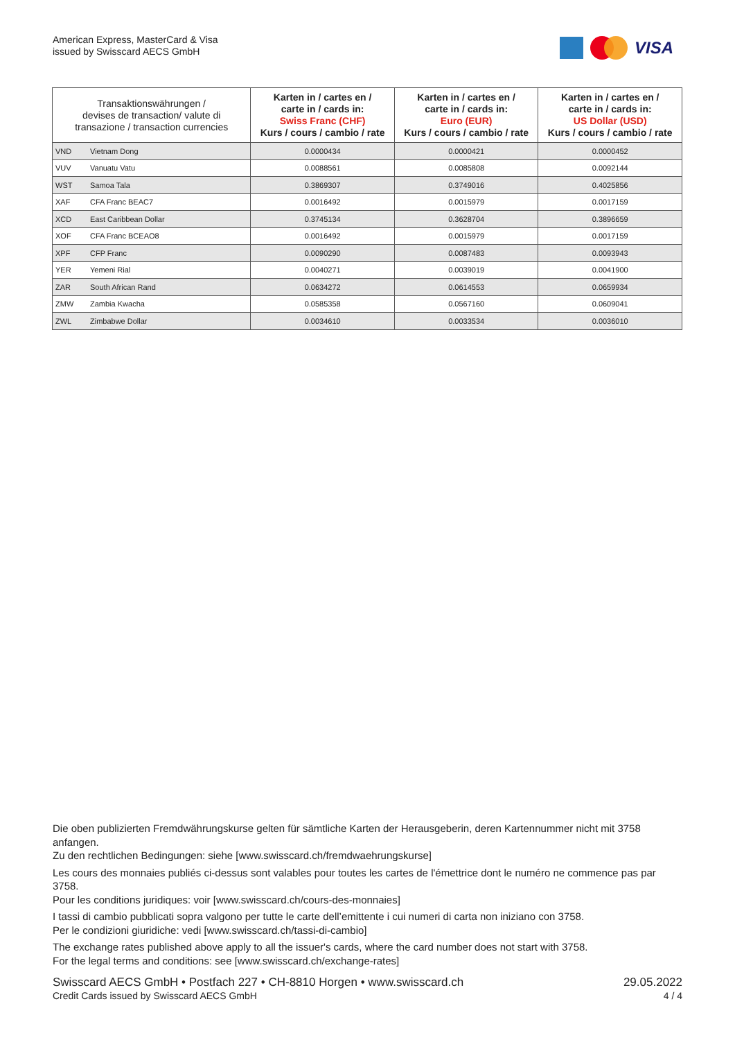American Express, MasterCard & Visa
issued by Swisscard AECS GmbH
VISA
| Transaktionswährungen / devises de transaction/ valute di transazione / transaction currencies | | Karten in / cartes en / carte in / cards in: Swiss Franc (CHF) Kurs / cours / cambio / rate | Karten in / cartes en / carte in / cards in: Euro (EUR) Kurs / cours / cambio / rate | Karten in / cartes en / carte in / cards in: US Dollar (USD) Kurs / cours / cambio / rate |
| --- | --- | --- | --- | --- |
| VND | Vietnam Dong | 0.0000434 | 0.0000421 | 0.0000452 |
| VUV | Vanuatu Vatu | 0.0088561 | 0.0085808 | 0.0092144 |
| WST | Samoa Tala | 0.3869307 | 0.3749016 | 0.4025856 |
| XAF | CFA Franc BEAC7 | 0.0016492 | 0.0015979 | 0.0017159 |
| XCD | East Caribbean Dollar | 0.3745134 | 0.3628704 | 0.3896659 |
| XOF | CFA Franc BCEAO8 | 0.0016492 | 0.0015979 | 0.0017159 |
| XPF | CFP Franc | 0.0090290 | 0.0087483 | 0.0093943 |
| YER | Yemeni Rial | 0.0040271 | 0.0039019 | 0.0041900 |
| ZAR | South African Rand | 0.0634272 | 0.0614553 | 0.0659934 |
| ZMW | Zambia Kwacha | 0.0585358 | 0.0567160 | 0.0609041 |
| ZWL | Zimbabwe Dollar | 0.0034610 | 0.0033534 | 0.0036010 |
Die oben publizierten Fremdwährungskurse gelten für sämtliche Karten der Herausgeberin, deren Kartennummer nicht mit 3758 anfangen.
Zu den rechtlichen Bedingungen: siehe [www.swisscard.ch/fremdwaehrungskurse]
Les cours des monnaies publiés ci-dessus sont valables pour toutes les cartes de l'émettrice dont le numéro ne commence pas par 3758.
Pour les conditions juridiques: voir [www.swisscard.ch/cours-des-monnaies]
I tassi di cambio pubblicati sopra valgono per tutte le carte dell’emittente i cui numeri di carta non iniziano con 3758.
Per le condizioni giuridiche: vedi [www.swisscard.ch/tassi-di-cambio]
The exchange rates published above apply to all the issuer's cards, where the card number does not start with 3758.
For the legal terms and conditions: see [www.swisscard.ch/exchange-rates]
Swisscard AECS GmbH • Postfach 227 • CH-8810 Horgen • www.swisscard.ch
Credit Cards issued by Swisscard AECS GmbH
29.05.2022
4 / 4